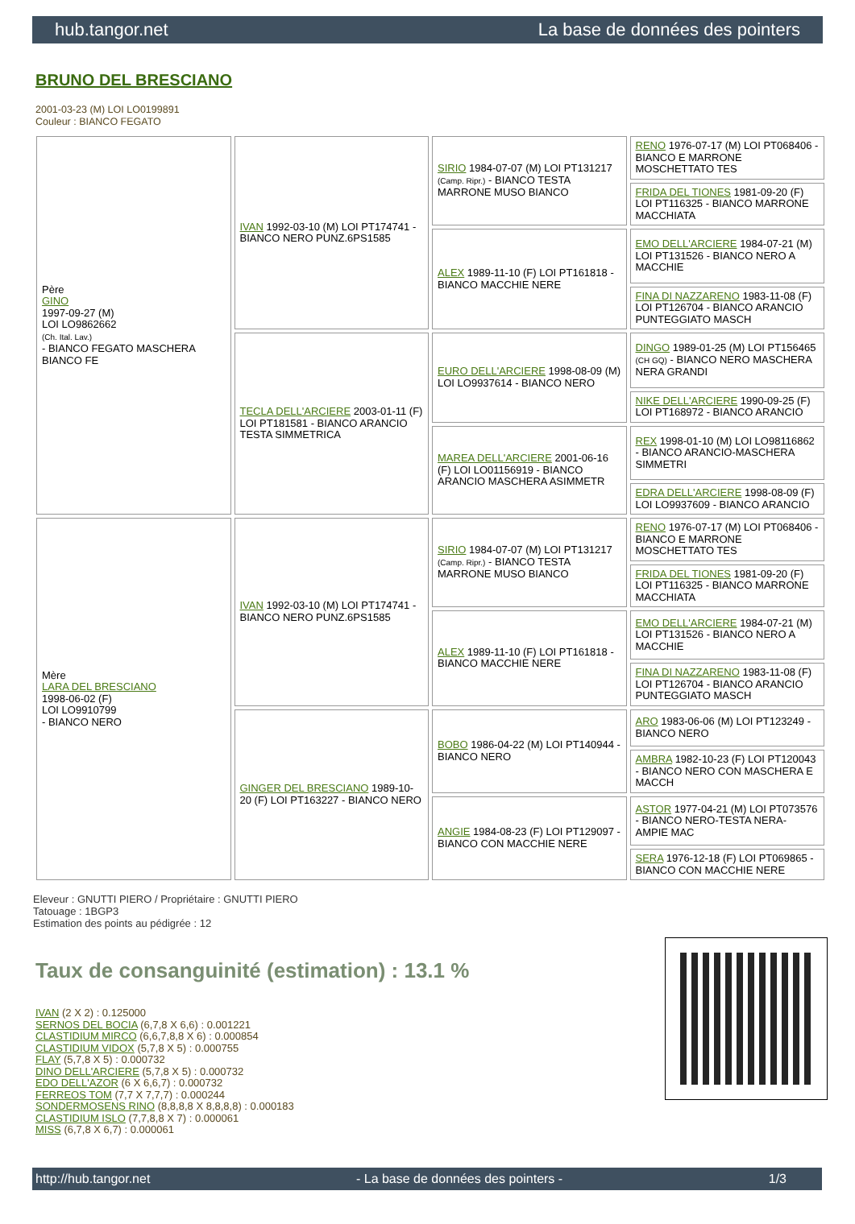hub.tangor.net La base de données des pointers
BRUNO DEL BRESCIANO
2001-03-23 (M) LOI LO0199891
Couleur : BIANCO FEGATO
| Père GINO 1997-09-27 (M) LOI LO9862662 (Ch. Ital. Lav.) - BIANCO FEGATO MASCHERA BIANCO FE | IVAN 1992-03-10 (M) LOI PT174741 - BIANCO NERO PUNZ.6PS1585 | SIRIO 1984-07-07 (M) LOI PT131217 (Camp. Ripr.) - BIANCO TESTA MARRONE MUSO BIANCO | RENO 1976-07-17 (M) LOI PT068406 - BIANCO E MARRONE MOSCHETTATO TES |
| | | | FRIDA DEL TIONES 1981-09-20 (F) LOI PT116325 - BIANCO MARRONE MACCHIATA |
| | | ALEX 1989-11-10 (F) LOI PT161818 - BIANCO MACCHIE NERE | EMO DELL'ARCIERE 1984-07-21 (M) LOI PT131526 - BIANCO NERO A MACCHIE |
| | | | FINA DI NAZZARENO 1983-11-08 (F) LOI PT126704 - BIANCO ARANCIO PUNTEGGIATO MASCH |
| | TECLA DELL'ARCIERE 2003-01-11 (F) LOI PT181581 - BIANCO ARANCIO TESTA SIMMETRICA | EURO DELL'ARCIERE 1998-08-09 (M) LOI LO9937614 - BIANCO NERO | DINGO 1989-01-25 (M) LOI PT156465 (CH GQ) - BIANCO NERO MASCHERA NERA GRANDI |
| | | | NIKE DELL'ARCIERE 1990-09-25 (F) LOI PT168972 - BIANCO ARANCIO |
| | | MAREA DELL'ARCIERE 2001-06-16 (F) LOI LO01156919 - BIANCO ARANCIO MASCHERA ASIMMETR | REX 1998-01-10 (M) LOI LO98116862 - BIANCO ARANCIO-MASCHERA SIMMETRI |
| | | | EDRA DELL'ARCIERE 1998-08-09 (F) LOI LO9937609 - BIANCO ARANCIO |
| Mère LARA DEL BRESCIANO 1998-06-02 (F) LOI LO9910799 - BIANCO NERO | IVAN 1992-03-10 (M) LOI PT174741 - BIANCO NERO PUNZ.6PS1585 | SIRIO 1984-07-07 (M) LOI PT131217 (Camp. Ripr.) - BIANCO TESTA MARRONE MUSO BIANCO | RENO 1976-07-17 (M) LOI PT068406 - BIANCO E MARRONE MOSCHETTATO TES |
| | | | FRIDA DEL TIONES 1981-09-20 (F) LOI PT116325 - BIANCO MARRONE MACCHIATA |
| | | ALEX 1989-11-10 (F) LOI PT161818 - BIANCO MACCHIE NERE | EMO DELL'ARCIERE 1984-07-21 (M) LOI PT131526 - BIANCO NERO A MACCHIE |
| | | | FINA DI NAZZARENO 1983-11-08 (F) LOI PT126704 - BIANCO ARANCIO PUNTEGGIATO MASCH |
| | GINGER DEL BRESCIANO 1989-10-20 (F) LOI PT163227 - BIANCO NERO | BOBO 1986-04-22 (M) LOI PT140944 - BIANCO NERO | ARO 1983-06-06 (M) LOI PT123249 - BIANCO NERO |
| | | | AMBRA 1982-10-23 (F) LOI PT120043 - BIANCO NERO CON MASCHERA E MACCH |
| | | ANGIE 1984-08-23 (F) LOI PT129097 - BIANCO CON MACCHIE NERE | ASTOR 1977-04-21 (M) LOI PT073576 - BIANCO NERO-TESTA NERA-AMPIE MAC |
| | | | SERA 1976-12-18 (F) LOI PT069865 - BIANCO CON MACCHIE NERE |
Eleveur : GNUTTI PIERO / Propriétaire : GNUTTI PIERO
Tatouage : 1BGP3
Estimation des points au pédigrée : 12
Taux de consanguinité (estimation) : 13.1 %
IVAN (2 X 2) : 0.125000
SERNOS DEL BOCIA (6,7,8 X 6,6) : 0.001221
CLASTIDIUM MIRCO (6,6,7,8,8 X 6) : 0.000854
CLASTIDIUM VIDOX (5,7,8 X 5) : 0.000755
FLAY (5,7,8 X 5) : 0.000732
DINO DELL'ARCIERE (5,7,8 X 5) : 0.000732
EDO DELL'AZOR (6 X 6,6,7) : 0.000732
FERREOS TOM (7,7 X 7,7,7) : 0.000244
SONDERMOSENS RINO (8,8,8,8 X 8,8,8,8) : 0.000183
CLASTIDIUM ISLO (7,7,8,8 X 7) : 0.000061
MISS (6,7,8 X 6,7) : 0.000061
http://hub.tangor.net - La base de données des pointers - 1/3